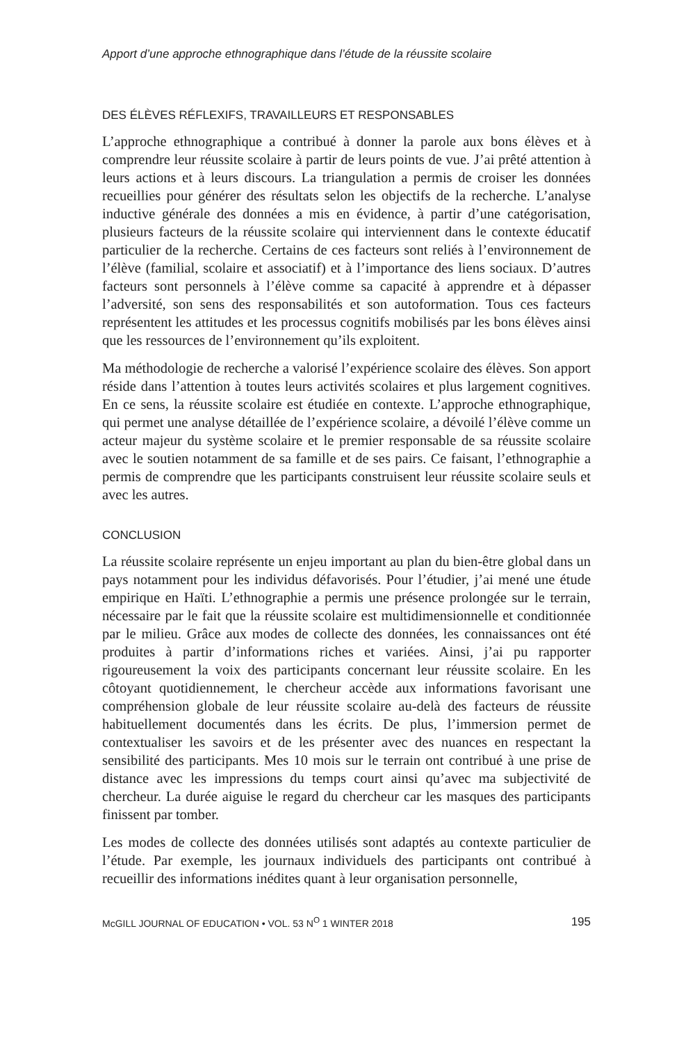Apport d’une approche ethnographique dans l’étude de la réussite scolaire
DES ÉLÈVES RÉFLEXIFS, TRAVAILLEURS ET RESPONSABLES
L’approche ethnographique a contribué à donner la parole aux bons élèves et à comprendre leur réussite scolaire à partir de leurs points de vue. J’ai prêté attention à leurs actions et à leurs discours. La triangulation a permis de croiser les données recueillies pour générer des résultats selon les objectifs de la recherche. L’analyse inductive générale des données a mis en évidence, à partir d’une catégorisation, plusieurs facteurs de la réussite scolaire qui interviennent dans le contexte éducatif particulier de la recherche. Certains de ces facteurs sont reliés à l’environnement de l’élève (familial, scolaire et associatif) et à l’importance des liens sociaux. D’autres facteurs sont personnels à l’élève comme sa capacité à apprendre et à dépasser l’adversité, son sens des responsabilités et son autoformation. Tous ces facteurs représentent les attitudes et les processus cognitifs mobilisés par les bons élèves ainsi que les ressources de l’environnement qu’ils exploitent.
Ma méthodologie de recherche a valorisé l’expérience scolaire des élèves. Son apport réside dans l’attention à toutes leurs activités scolaires et plus largement cognitives. En ce sens, la réussite scolaire est étudiée en contexte. L’approche ethnographique, qui permet une analyse détaillée de l’expérience scolaire, a dévoilé l’élève comme un acteur majeur du système scolaire et le premier responsable de sa réussite scolaire avec le soutien notamment de sa famille et de ses pairs. Ce faisant, l’ethnographie a permis de comprendre que les participants construisent leur réussite scolaire seuls et avec les autres.
CONCLUSION
La réussite scolaire représente un enjeu important au plan du bien-être global dans un pays notamment pour les individus défavorisés. Pour l’étudier, j’ai mené une étude empirique en Haïti. L’ethnographie a permis une présence prolongée sur le terrain, nécessaire par le fait que la réussite scolaire est multidimensionnelle et conditionnée par le milieu. Grâce aux modes de collecte des données, les connaissances ont été produites à partir d’informations riches et variées. Ainsi, j’ai pu rapporter rigoureusement la voix des participants concernant leur réussite scolaire. En les côtoyant quotidiennement, le chercheur accède aux informations favorisant une compréhension globale de leur réussite scolaire au-delà des facteurs de réussite habituellement documentés dans les écrits. De plus, l’immersion permet de contextualiser les savoirs et de les présenter avec des nuances en respectant la sensibilité des participants. Mes 10 mois sur le terrain ont contribué à une prise de distance avec les impressions du temps court ainsi qu’avec ma subjectivité de chercheur. La durée aiguise le regard du chercheur car les masques des participants finissent par tomber.
Les modes de collecte des données utilisés sont adaptés au contexte particulier de l’étude. Par exemple, les journaux individuels des participants ont contribué à recueillir des informations inédites quant à leur organisation personnelle,
McGILL JOURNAL OF EDUCATION • VOL. 53 N<sup>O</sup> 1 WINTER 2018 195